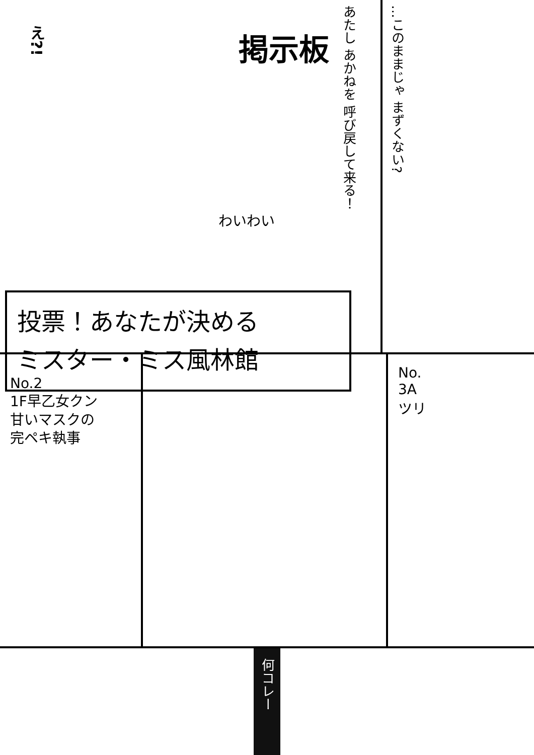え?!
掲示板
あたし あかねを 呼び戻して来る！
わいわい
投票！あなたが決める
ミスター・ミス風林館
…このままじゃ まずくない?
No.2
1F早乙女クン
甘いマスクの
完ペキ執事
No.
3A
ツリ
何コレー